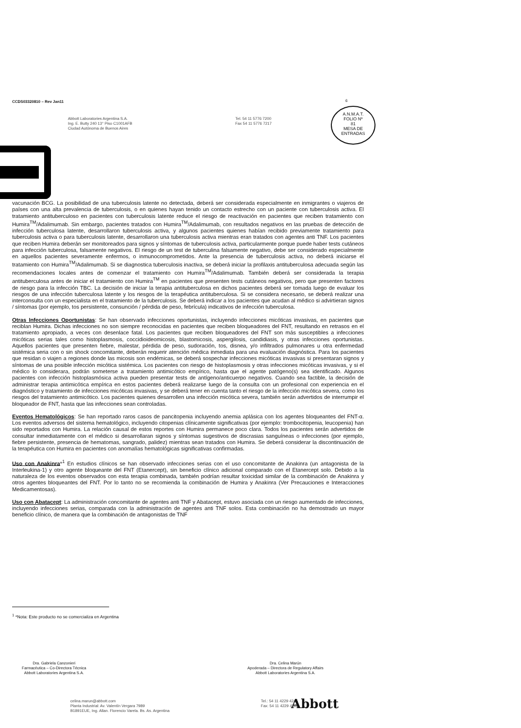CCDS03320810 – Rev Jan11
Abbott Laboratories Argentina S.A.
Ing. E. Butty 240 13° Piso C1001AFB
Ciudad Autónoma de Buenos Aires
Tel. 54 11 5776 7200
Fax 54 11 5776 7217
A.N.M.A.T.
FOLIO Nº
81
MESA DE ENTRADAS
vacunación BCG. La posibilidad de una tuberculosis latente no detectada, deberá ser considerada especialmente en inmigrantes o viajeros de países con una alta prevalencia de tuberculosis, o en quienes hayan tenido un contacto estrecho con un paciente con tuberculosis activa. El tratamiento antituberculoso en pacientes con tuberculosis latente reduce el riesgo de reactivación en pacientes que reciben tratamiento con Humira<sup>TM</sup>/Adalimumab. Sin embargo, pacientes tratados con Humira<sup>TM</sup>/Adalimumab, con resultados negativos en las pruebas de detección de infección tuberculosa latente, desarrollaron tuberculosis activa, y algunos pacientes quienes habían recibido previamente tratamiento para tuberculosis activa o para tuberculosis latente, desarrollaron una tuberculosis activa mientras eran tratados con agentes anti TNF. Los pacientes que reciben Humira deberán ser monitoreados para signos y síntomas de tuberculosis activa, particularmente porque puede haber tests cutáneos para infección tuberculosa, falsamente negativos. El riesgo de un test de tuberculina falsamente negativo, debe ser considerado especialmente en aquellos pacientes severamente enfermos, o inmunocomprometidos. Ante la presencia de tuberculosis activa, no deberá iniciarse el tratamiento con Humira<sup>TM</sup>/Adalimumab. Si se diagnostica tuberculosis inactiva, se deberá iniciar la profilaxis antituberculosa adecuada según las recomendaciones locales antes de comenzar el tratamiento con Humira<sup>TM</sup>/Adalimumab. También deberá ser considerada la terapia antituberculosa antes de iniciar el tratamiento con Humira<sup>TM</sup> en pacientes que presenten tests cutáneos negativos, pero que presenten factores de riesgo para la infección TBC. La decisión de iniciar la terapia antituberculosa en dichos pacientes deberá ser tomada luego de evaluar los riesgos de una infección tuberculosa latente y los riesgos de la terapéutica antituberculosa. Si se considera necesario, se deberá realizar una interconsulta con un especialista en el tratamiento de la tuberculosis. Se deberá indicar a los pacientes que acudan al médico si advirtieran signos / síntomas (por ejemplo, tos persistente, consunción / pérdida de peso, febrícula) indicativos de infección tuberculosa.
Otras Infecciones Oportunistas: Se han observado infecciones oportunistas, incluyendo infecciones micóticas invasivas, en pacientes que reciblan Humira. Dichas infecciones no son siempre reconocidas en pacientes que reciben bloqueadores del FNT, resultando en retrasos en el tratamiento apropiado, a veces con desenlace fatal. Los pacientes que reciben bloqueadores del FNT son más susceptibles a infecciones micóticas serias tales como histoplasmosis, coccidioideomicosis, blastomicosis, aspergilosis, candidiasis, y otras infecciones oportunistas. Aquellos pacientes que presenten fiebre, malestar, pérdida de peso, sudoración, tos, disnea, y/o infiltrados pulmonares u otra enfermedad sistémica seria con o sin shock concomitante, deberán requerir atención médica inmediata para una evaluación diagnóstica. Para los pacientes que residan o viajen a regiones donde las micosis son endémicas, se deberá sospechar infecciones micóticas invasivas si presentaran signos y síntomas de una posible infección micótica sistémica. Los pacientes con riesgo de histoplasmosis y otras infecciones micóticas invasivas, y si el médico lo considerara, podrán someterse a tratamiento antimicótico empírico, hasta que el agente patógeno(s) sea identificado. Algunos pacientes con infección histoplasmósica activa pueden presentar tests de antígeno/anticuerpo negativos. Cuando sea factible, la decisión de administrar terapia antimicótica empírica en estos pacientes deberá realizarse luego de la consulta con un profesional con experiencia en el diagnóstico y tratamiento de infecciones micóticas invasivas, y se deberá tener en cuenta tanto el riesgo de la infección micótica severa, como los riesgos del tratamiento antimicótico. Los pacientes quienes desarrollen una infección micótica severa, también serán advertidos de interrumpir el bloqueador de FNT, hasta que las infecciones sean controladas.
Eventos Hematológicos: Se han reportado raros casos de pancitopenia incluyendo anemia aplásica con los agentes bloqueantes del FNT-α. Los eventos adversos del sistema hematológico, incluyendo citopenias clínicamente significativas (por ejemplo: trombocitopenia, leucopenia) han sido reportados con Humira. La relación causal de estos reportes con Humira permanece poco clara. Todos los pacientes serán advertidos de consultar inmediatamente con el médico si desarrollaran signos y síntomas sugestivos de discrasias sanguíneas o infecciones (por ejemplo, fiebre persistente, presencia de hematomas, sangrado, palidez) mientras sean tratados con Humira. Se deberá considerar la discontinuación de la terapéutica con Humira en pacientes con anomalías hematológicas significativas confirmadas.
Uso con Anakinra*<sup>1</sup> En estudios clínicos se han observado infecciones serias con el uso concomitante de Anakinra (un antagonista de la Interleukina-1) y otro agente bloqueante del FNT (Etanercept), sin beneficio clínico adicional comparado con el Etanercept solo. Debido a la naturaleza de los eventos observados con esta terapia combinada, también podrían resultar toxicidad similar de la combinación de Anakinra y otros agentes bloqueantes del FNT. Por lo tanto no se recomienda la combinación de Humira y Anakinra (Ver Precauciones e Interacciones Medicamentosas).
Uso con Abatacept: La administración concomitante de agentes anti TNF y Abatacept, estuvo asociada con un riesgo aumentado de infecciones, incluyendo infecciones serias, comparada con la administración de agentes anti TNF solos. Esta combinación no ha demostrado un mayor beneficio clínico, de manera que la combinación de antagonistas de TNF
<sup>1</sup> *Nota: Este producto no se comercializa en Argentina
Dra. Gabriela Canzonieri
Farmacéutica – Co-Directora Técnica
Abbott Laboratories Argentina S.A.
Dra. Celina Marún
Apoderada – Directora de Regulatory Affairs
Abbott Laboratories Argentina S.A.
celina.marun@abbott.com
Planta Industrial: Av. Valentín Vergara 7989
B1891EUE, Ing. Allan. Florencio Varela. Bs. As. Argentina
Tel.: 54 11 4229 4245
Fax: 54 11 4229 4366
Abbott
6